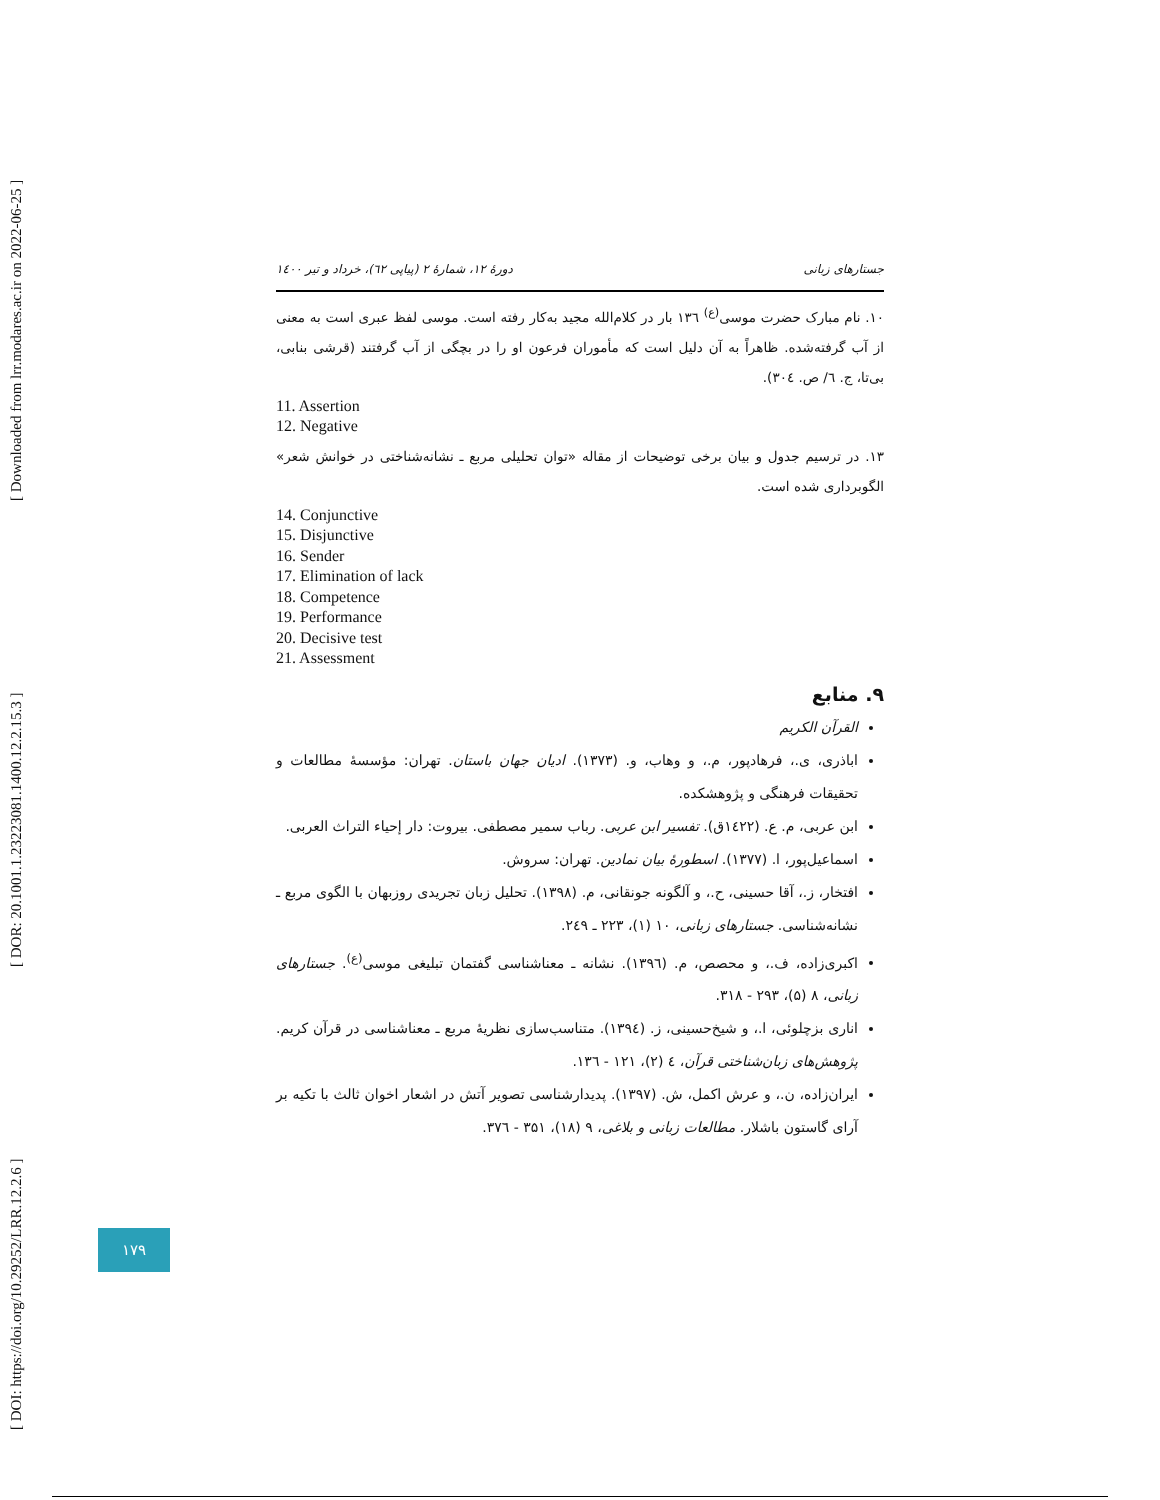[ DOI: https://doi.org/10.29252/LRR.12.2.6 ] [ DOR: 20.1001.1.23223081.1400.12.2.15.3 ] [ Downloaded from lrr.modares.ac.ir on 2022-06-25 ]
جستارهای زبانی دورهٔ ۱۲، شمارهٔ ۲ (پیاپی ٦۲)، خرداد و تیر ۱٤۰۰
۱۰. نام مبارک حضرت موسی<sup>(ع)</sup> ۱۳٦ بار در کلام‌الله مجید به‌کار رفته است. موسی لفظ عبری است به معنی از آب گرفته‌شده. ظاهراً به آن دلیل است که مأموران فرعون او را در بچگی از آب گرفتند (قرشی بنابی، بی‌تا، ج. ٦/ ص. ۳۰٤).
11. Assertion
12. Negative
۱۳. در ترسیم جدول و بیان برخی توضیحات از مقاله «توان تحلیلی مربع ـ نشانه‌شناختی در خوانش شعر» الگوبرداری شده است.
14. Conjunctive
15. Disjunctive
16. Sender
17. Elimination of lack
18. Competence
19. Performance
20. Decisive test
21. Assessment
۹. منابع
القرآن الکریم
اباذری، ی.، فرهادپور، م.، و وهاب، و. (۱۳۷۳). ادیان جهان باستان. تهران: مؤسسهٔ مطالعات و تحقیقات فرهنگی و پژوهشکده.
ابن عربی، م. ع. (۱٤۲۲ق). تفسیر ابن عربی. رباب سمیر مصطفی. بیروت: دار إحیاء التراث العربی.
اسماعیل‌پور، ا. (۱۳۷۷). اسطورهٔ بیان نمادین. تهران: سروش.
افتخار، ز.، آقا حسینی، ح.، و آلگونه جونقانی، م. (۱۳۹۸). تحلیل زبان تجریدی روزبهان با الگوی مربع ـ نشانه‌شناسی. جستارهای زبانی، ۱۰ (۱)، ۲۲۳ ـ ۲٤۹.
اکبری‌زاده، ف.، و محصص، م. (۱۳۹٦). نشانه ـ معناشناسی گفتمان تبلیغی موسی<sup>(ع)</sup>. جستارهای زبانی، ۸ (۵)، ۲۹۳ - ۳۱۸.
اناری بزچلوئی، ا.، و شیخ‌حسینی، ز. (۱۳۹٤). متناسب‌سازی نظریهٔ مربع ـ معناشناسی در قرآن کریم. پژوهش‌های زبان‌شناختی قرآن، ٤ (۲)، ۱۲۱ - ۱۳٦.
ایران‌زاده، ن.، و عرش اکمل، ش. (۱۳۹۷). پدیدارشناسی تصویر آتش در اشعار اخوان ثالث با تکیه بر آرای گاستون باشلار. مطالعات زبانی و بلاغی، ۹ (۱۸)، ۳۵۱ - ۳۷٦.
۱۷۹